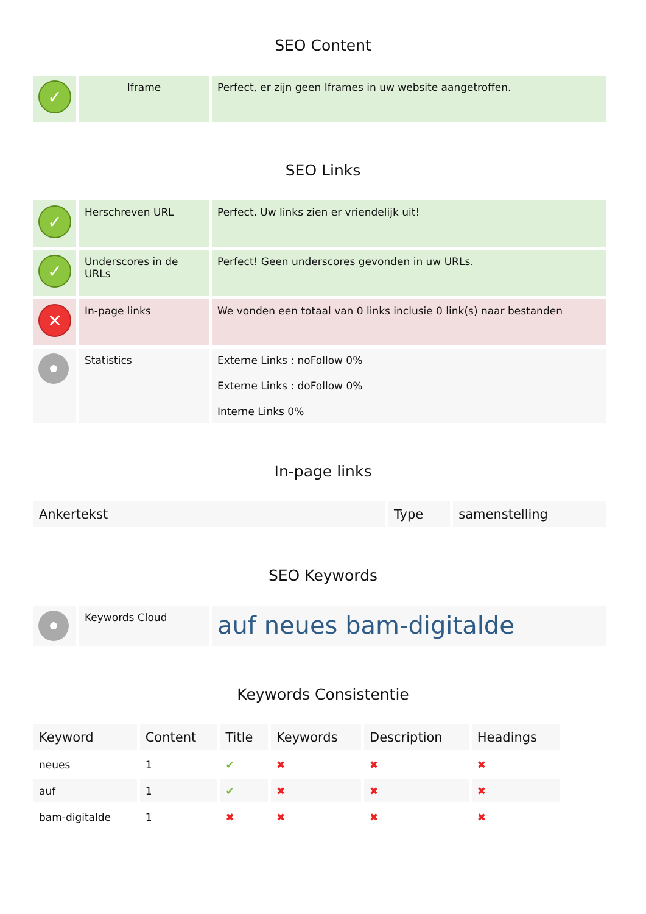SEO Content
| ✓ | Iframe | Perfect, er zijn geen Iframes in uw website aangetroffen. |
SEO Links
| ✓ | Herschreven URL | Perfect. Uw links zien er vriendelijk uit! |
| ✓ | Underscores in de URLs | Perfect! Geen underscores gevonden in uw URLs. |
| ✕ | In-page links | We vonden een totaal van 0 links inclusie 0 link(s) naar bestanden |
| | Statistics | Externe Links : noFollow 0% Externe Links : doFollow 0% Interne Links 0% |
In-page links
| Ankertekst | Type | samenstelling |
| --- | --- | --- |
SEO Keywords
| | Keywords Cloud | auf neues bam-digitalde |
Keywords Consistentie
| Keyword | Content | Title | Keywords | Description | Headings |
| --- | --- | --- | --- | --- | --- |
| neues | 1 | ✔ | ✖ | ✖ | ✖ |
| auf | 1 | ✔ | ✖ | ✖ | ✖ |
| bam-digitalde | 1 | ✖ | ✖ | ✖ | ✖ |